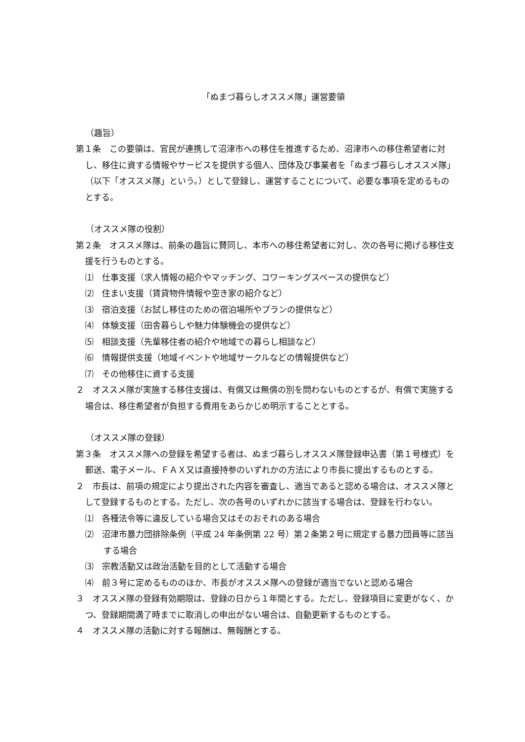「ぬまづ暮らしオススメ隊」運営要領
（趣旨）
第１条　この要領は、官民が連携して沼津市への移住を推進するため、沼津市への移住希望者に対し、移住に資する情報やサービスを提供する個人、団体及び事業者を「ぬまづ暮らしオススメ隊」（以下「オススメ隊」という。）として登録し、運営することについて、必要な事項を定めるものとする。
（オススメ隊の役割）
第２条　オススメ隊は、前条の趣旨に賛同し、本市への移住希望者に対し、次の各号に掲げる移住支援を行うものとする。
⑴　仕事支援（求人情報の紹介やマッチング、コワーキングスペースの提供など）
⑵　住まい支援（賃貸物件情報や空き家の紹介など）
⑶　宿泊支援（お試し移住のための宿泊場所やプランの提供など）
⑷　体験支援（田舎暮らしや魅力体験機会の提供など）
⑸　相談支援（先輩移住者の紹介や地域での暮らし相談など）
⑹　情報提供支援（地域イベントや地域サークルなどの情報提供など）
⑺　その他移住に資する支援
２　オススメ隊が実施する移住支援は、有償又は無償の別を問わないものとするが、有償で実施する場合は、移住希望者が負担する費用をあらかじめ明示することとする。
（オススメ隊の登録）
第３条　オススメ隊への登録を希望する者は、ぬまづ暮らしオススメ隊登録申込書（第１号様式）を郵送、電子メール、ＦＡＸ又は直接持参のいずれかの方法により市長に提出するものとする。
２　市長は、前項の規定により提出された内容を審査し、適当であると認める場合は、オススメ隊として登録するものとする。ただし、次の各号のいずれかに該当する場合は、登録を行わない。
⑴　各種法令等に違反している場合又はそのおそれのある場合
⑵　沼津市暴力団排除条例（平成 24 年条例第 22 号）第２条第２号に規定する暴力団員等に該当する場合
⑶　宗教活動又は政治活動を目的として活動する場合
⑷　前３号に定めるもののほか、市長がオススメ隊への登録が適当でないと認める場合
３　オススメ隊の登録有効期限は、登録の日から１年間とする。ただし、登録項目に変更がなく、かつ、登録期間満了時までに取消しの申出がない場合は、自動更新するものとする。
４　オススメ隊の活動に対する報酬は、無報酬とする。